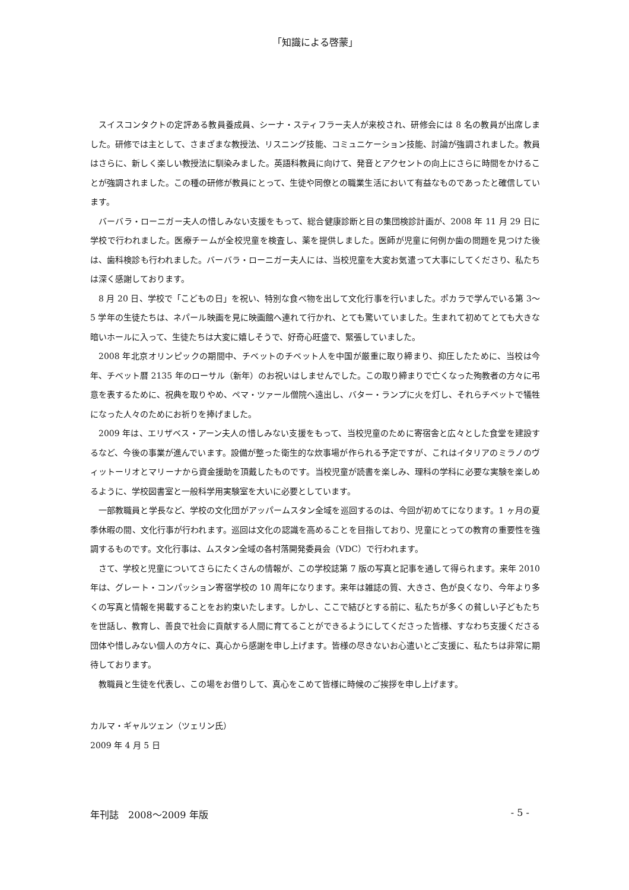「知識による啓蒙」
スイスコンタクトの定評ある教員養成員、シーナ・スティフラー夫人が来校され、研修会には 8 名の教員が出席しました。研修では主として、さまざまな教授法、リスニング技能、コミュニケーション技能、討論が強調されました。教員はさらに、新しく楽しい教授法に馴染みました。英語科教員に向けて、発音とアクセントの向上にさらに時間をかけることが強調されました。この種の研修が教員にとって、生徒や同僚との職業生活において有益なものであったと確信しています。
バーバラ・ローニガー夫人の惜しみない支援をもって、総合健康診断と目の集団検診計画が、2008 年 11 月 29 日に学校で行われました。医療チームが全校児童を検査し、薬を提供しました。医師が児童に何例か歯の問題を見つけた後は、歯科検診も行われました。バーバラ・ローニガー夫人には、当校児童を大変お気遣って大事にしてくださり、私たちは深く感謝しております。
8 月 20 日、学校で「こどもの日」を祝い、特別な食べ物を出して文化行事を行いました。ポカラで学んでいる第 3～5 学年の生徒たちは、ネパール映画を見に映画館へ連れて行かれ、とても驚いていました。生まれて初めてとても大きな暗いホールに入って、生徒たちは大変に嬉しそうで、好奇心旺盛で、緊張していました。
2008 年北京オリンピックの期間中、チベットのチベット人を中国が厳重に取り締まり、抑圧したために、当校は今年、チベット暦 2135 年のローサル（新年）のお祝いはしませんでした。この取り締まりで亡くなった殉教者の方々に弔意を表するために、祝典を取りやめ、ペマ・ツァール僧院へ遠出し、バター・ランプに火を灯し、それらチベットで犠牲になった人々のためにお祈りを捧げました。
2009 年は、エリザベス・アーン夫人の惜しみない支援をもって、当校児童のために寄宿舎と広々とした食堂を建設するなど、今後の事業が進んでいます。設備が整った衛生的な炊事場が作られる予定ですが、これはイタリアのミラノのヴィットーリオとマリーナから資金援助を頂戴したものです。当校児童が読書を楽しみ、理科の学科に必要な実験を楽しめるように、学校図書室と一般科学用実験室を大いに必要としています。
一部教職員と学長など、学校の文化団がアッパームスタン全域を巡回するのは、今回が初めてになります。1 ヶ月の夏季休暇の間、文化行事が行われます。巡回は文化の認識を高めることを目指しており、児童にとっての教育の重要性を強調するものです。文化行事は、ムスタン全域の各村落開発委員会（VDC）で行われます。
さて、学校と児童についてさらにたくさんの情報が、この学校誌第 7 版の写真と記事を通して得られます。来年 2010 年は、グレート・コンパッション寄宿学校の 10 周年になります。来年は雑誌の質、大きさ、色が良くなり、今年より多くの写真と情報を掲載することをお約束いたします。しかし、ここで結びとする前に、私たちが多くの貧しい子どもたちを世話し、教育し、善良で社会に貢献する人間に育てることができるようにしてくださった皆様、すなわち支援くださる団体や惜しみない個人の方々に、真心から感謝を申し上げます。皆様の尽きないお心遣いとご支援に、私たちは非常に期待しております。
教職員と生徒を代表し、この場をお借りして、真心をこめて皆様に時候のご挨拶を申し上げます。
カルマ・ギャルツェン（ツェリン氏）
2009 年 4 月 5 日
年刊誌　2008～2009 年版 - 5 -